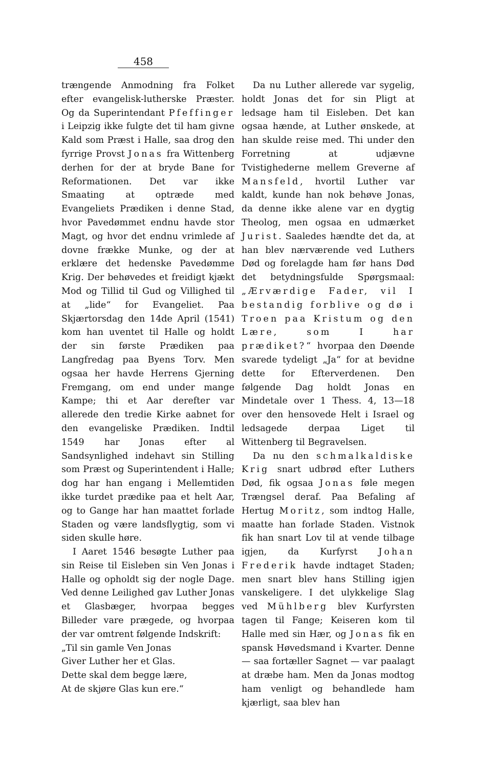458
trængende Anmodning fra Folket efter evangelisk-lutherske Præster. Og da Superintendant Pfeffinger i Leipzig ikke fulgte det til ham givne Kald som Præst i Halle, saa drog den fyrrige Provst Jonas fra Wittenberg derhen for der at bryde Bane for Reformationen. Det var ikke Smaating at optræde med Evangeliets Prædiken i denne Stad, hvor Pavedømmet endnu havde stor Magt, og hvor det endnu vrimlede af dovne frække Munke, og der at erklære det hedenske Pavedømme Krig. Der behøvedes et freidigt kjækt Mod og Tillid til Gud og Villighed til at „lide“ for Evangeliet. Paa Skjærtorsdag den 14de April (1541) kom han uventet til Halle og holdt der sin første Prædiken paa Langfredag paa Byens Torv. Men ogsaa her havde Herrens Gjerning Fremgang, om end under mange Kampe; thi et Aar derefter var allerede den tredie Kirke aabnet for den evangeliske Prædiken. Indtil 1549 har Jonas efter al Sandsynlighed indehavt sin Stilling som Præst og Superintendent i Halle; dog har han engang i Mellemtiden ikke turdet prædike paa et helt Aar, og to Gange har han maattet forlade Staden og være landsflygtig, som vi siden skulle høre.
I Aaret 1546 besøgte Luther paa sin Reise til Eisleben sin Ven Jonas i Halle og opholdt sig der nogle Dage. Ved denne Leilighed gav Luther Jonas et Glasbæger, hvorpaa begges Billeder vare prægede, og hvorpaa der var omtrent følgende Indskrift:
„Til sin gamle Ven Jonas
Giver Luther her et Glas.
Dette skal dem begge lære,
At de skjøre Glas kun ere.“
Da nu Luther allerede var sygelig, holdt Jonas det for sin Pligt at ledsage ham til Eisleben. Det kan ogsaa hænde, at Luther ønskede, at han skulde reise med. Thi under den Forretning at udjævne Tvistighederne mellem Greverne af Mansfeld, hvortil Luther var kaldt, kunde han nok behøve Jonas, da denne ikke alene var en dygtig Theolog, men ogsaa en udmærket Jurist. Saaledes hændte det da, at han blev nærværende ved Luthers Død og forelagde ham før hans Død det betydningsfulde Spørgsmaal: „Ærværdige Fader, vil I bestandig forblive og dø i Troen paa Kristum og den Lære, som I har prædiket?“ hvorpaa den Døende svarede tydeligt „Ja“ for at bevidne dette for Efterverdenen. Den følgende Dag holdt Jonas en Mindetale over 1 Thess. 4, 13—18 over den hensovede Helt i Israel og ledsagede derpaa Liget til Wittenberg til Begravelsen.
Da nu den schmalkaldiske Krig snart udbrød efter Luthers Død, fik ogsaa Jonas føle megen Trængsel deraf. Paa Befaling af Hertug Moritz, som indtog Halle, maatte han forlade Staden. Vistnok fik han snart Lov til at vende tilbage igjen, da Kurfyrst Johan Frederik havde indtaget Staden; men snart blev hans Stilling igjen vanskeligere. I det ulykkelige Slag ved Mühlberg blev Kurfyrsten tagen til Fange; Keiseren kom til Halle med sin Hær, og Jonas fik en spansk Høvedsmand i Kvarter. Denne — saa fortæller Sagnet — var paalagt at dræbe ham. Men da Jonas modtog ham venligt og behandlede ham kjærligt, saa blev han